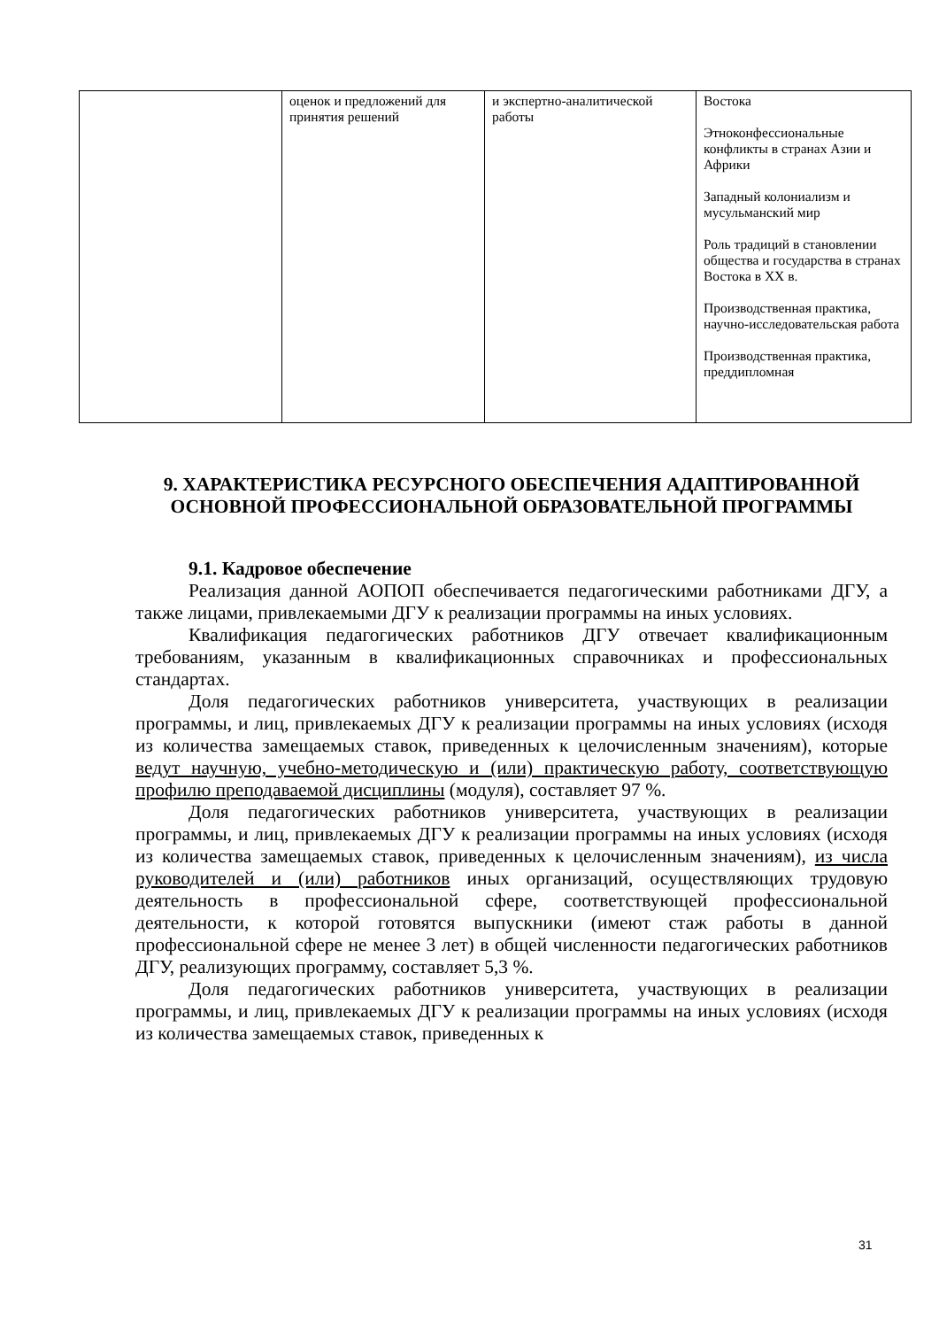| | оценок и предложений для принятия решений | и экспертно-аналитической работы | Востока Этноконфессиональные конфликты в странах Азии и Африки Западный колониализм и мусульманский мир Роль традиций в становлении общества и государства в странах Востока в XX в. Производственная практика, научно-исследовательская работа Производственная практика, преддипломная |
9. ХАРАКТЕРИСТИКА РЕСУРСНОГО ОБЕСПЕЧЕНИЯ АДАПТИРОВАННОЙ ОСНОВНОЙ ПРОФЕССИОНАЛЬНОЙ ОБРАЗОВАТЕЛЬНОЙ ПРОГРАММЫ
9.1. Кадровое обеспечение
Реализация данной АОПОП обеспечивается педагогическими работниками ДГУ, а также лицами, привлекаемыми ДГУ к реализации программы на иных условиях.
Квалификация педагогических работников ДГУ отвечает квалификационным требованиям, указанным в квалификационных справочниках и профессиональных стандартах.
Доля педагогических работников университета, участвующих в реализации программы, и лиц, привлекаемых ДГУ к реализации программы на иных условиях (исходя из количества замещаемых ставок, приведенных к целочисленным значениям), которые ведут научную, учебно-методическую и (или) практическую работу, соответствующую профилю преподаваемой дисциплины (модуля), составляет 97 %.
Доля педагогических работников университета, участвующих в реализации программы, и лиц, привлекаемых ДГУ к реализации программы на иных условиях (исходя из количества замещаемых ставок, приведенных к целочисленным значениям), из числа руководителей и (или) работников иных организаций, осуществляющих трудовую деятельность в профессиональной сфере, соответствующей профессиональной деятельности, к которой готовятся выпускники (имеют стаж работы в данной профессиональной сфере не менее 3 лет) в общей численности педагогических работников ДГУ, реализующих программу, составляет 5,3 %.
Доля педагогических работников университета, участвующих в реализации программы, и лиц, привлекаемых ДГУ к реализации программы на иных условиях (исходя из количества замещаемых ставок, приведенных к
31